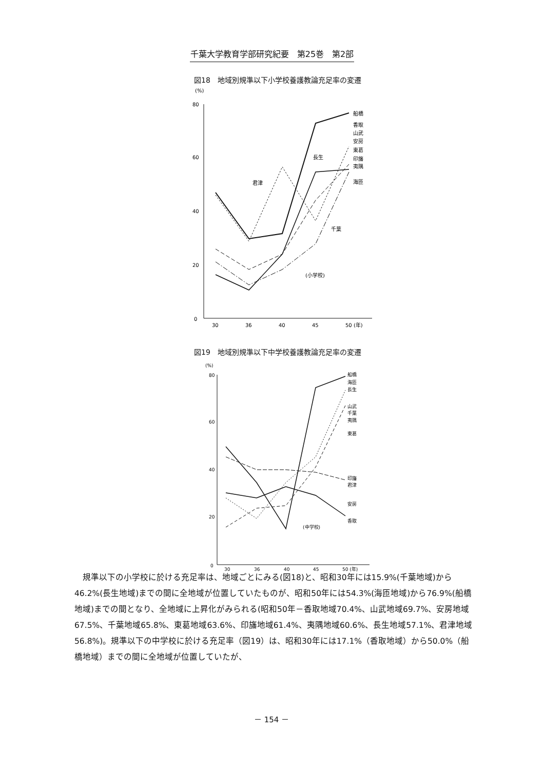千葉大学教育学部研究紀要　第25巻　第2部
図18　地域別規準以下小学校養護教論充足率の変遷
(%)
80
60
40
20
0
30
36
40
45
50 (年)
船橋
香取
山武
安房
東葛
印旛
夷隅
海匝
長生
君津
千葉
(小学校)
図19　地域別規準以下中学校養護教論充足率の変遷
(%)
80
60
40
20
0
30
36
40
45
50 (年)
船橋
海匝
長生
山武
千葉
夷隅
東葛
印旛
君津
安房
香取
(中学校)
　規準以下の小学校に於ける充足率は、地域ごとにみる(図18)と、昭和30年には15.9%(千葉地域)から46.2%(長生地域)までの間に全地域が位置していたものが、昭和50年には54.3%(海匝地域)から76.9%(船橋地域)までの間となり、全地域に上昇化がみられる(昭和50年－香取地域70.4%、山武地域69.7%、安房地域67.5%、千葉地域65.8%、東葛地域63.6%、印旛地域61.4%、夷隅地域60.6%、長生地域57.1%、君津地域56.8%)。規準以下の中学校に於ける充足率（図19）は、昭和30年には17.1%（香取地域）から50.0%（船橋地域）までの間に全地域が位置していたが、
－ 154 －